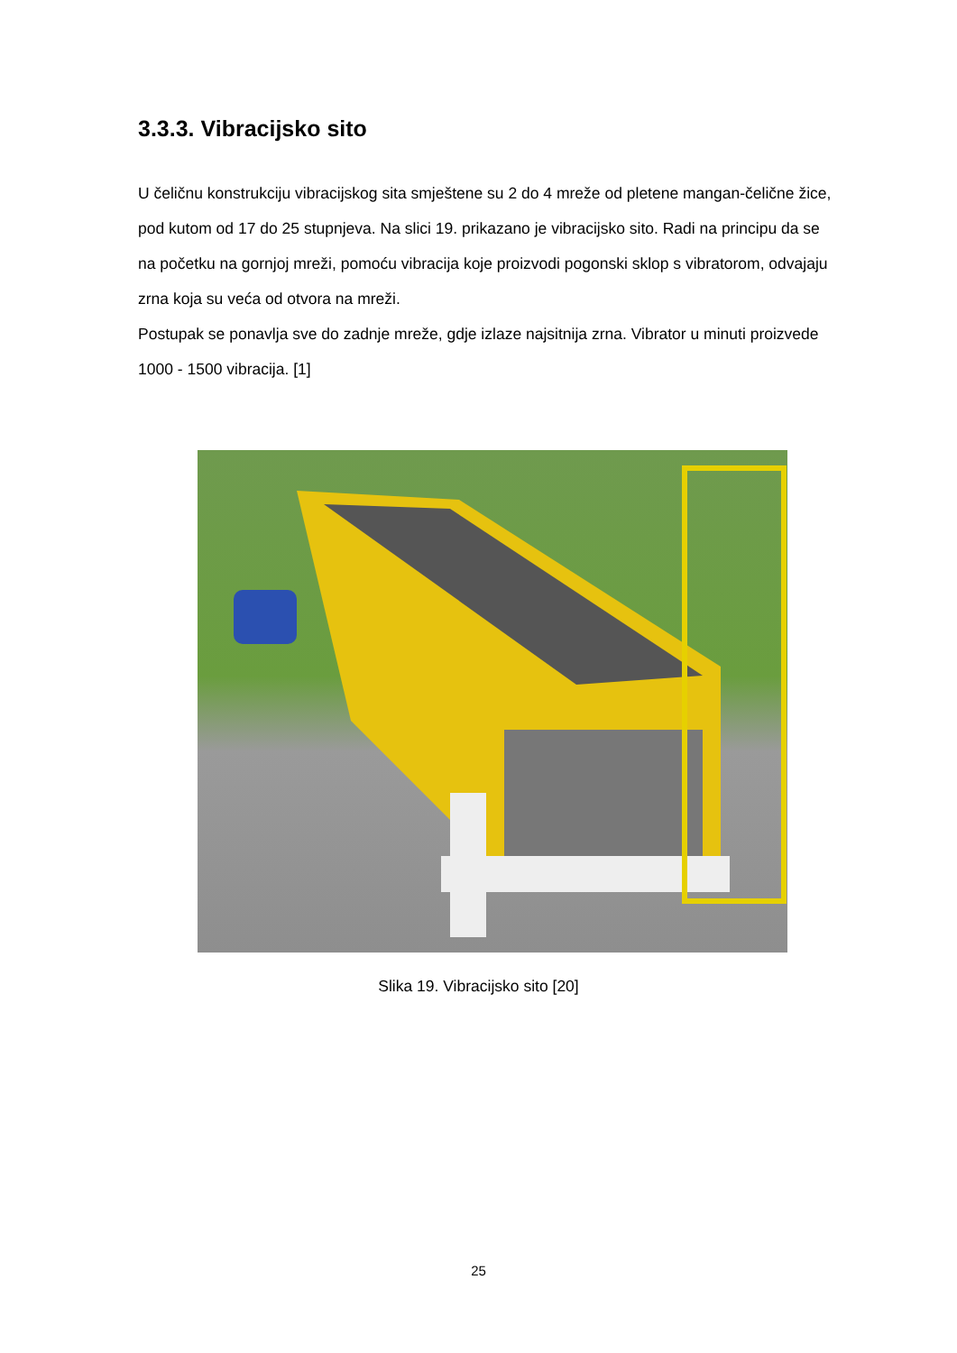3.3.3. Vibracijsko sito
U čeličnu konstrukciju vibracijskog sita smještene su 2 do 4 mreže od pletene mangan-čelične žice, pod kutom od 17 do 25 stupnjeva. Na slici 19. prikazano je vibracijsko sito. Radi na principu da se na početku na gornjoj mreži, pomoću vibracija koje proizvodi pogonski sklop s vibratorom, odvajaju zrna koja su veća od otvora na mreži.
Postupak se ponavlja sve do zadnje mreže, gdje izlaze najsitnija zrna. Vibrator u minuti proizvede 1000 - 1500 vibracija. [1]
Slika 19. Vibracijsko sito [20]
25